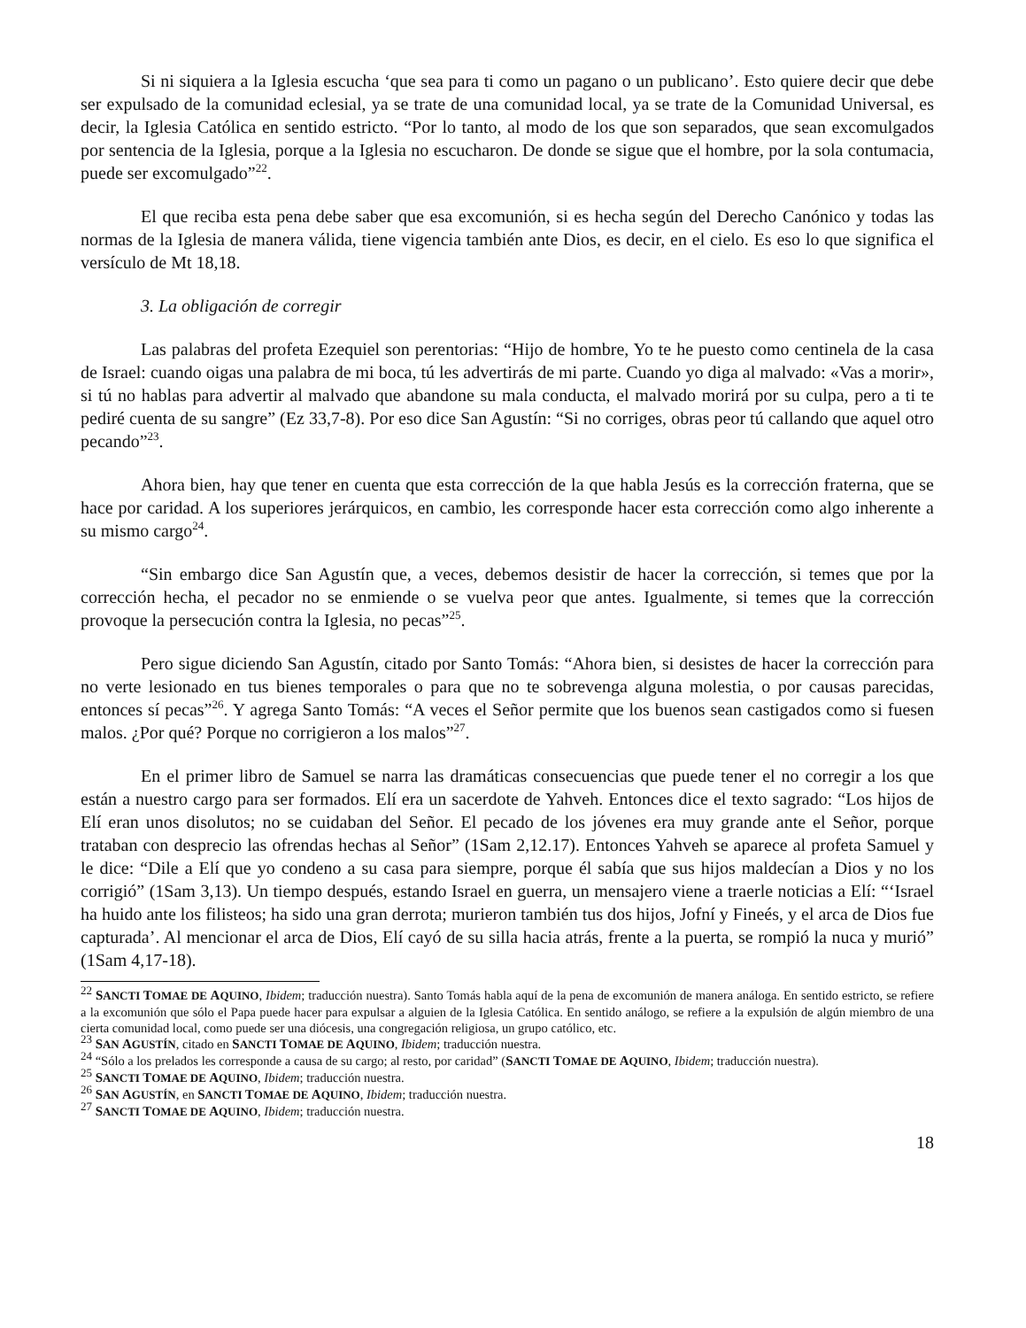Si ni siquiera a la Iglesia escucha ‘que sea para ti como un pagano o un publicano’. Esto quiere decir que debe ser expulsado de la comunidad eclesial, ya se trate de una comunidad local, ya se trate de la Comunidad Universal, es decir, la Iglesia Católica en sentido estricto. “Por lo tanto, al modo de los que son separados, que sean excomulgados por sentencia de la Iglesia, porque a la Iglesia no escucharon. De donde se sigue que el hombre, por la sola contumacia, puede ser excomulgado”<sup>22</sup>.
El que reciba esta pena debe saber que esa excomunión, si es hecha según del Derecho Canónico y todas las normas de la Iglesia de manera válida, tiene vigencia también ante Dios, es decir, en el cielo. Es eso lo que significa el versículo de Mt 18,18.
3. La obligación de corregir
Las palabras del profeta Ezequiel son perentorias: “Hijo de hombre, Yo te he puesto como centinela de la casa de Israel: cuando oigas una palabra de mi boca, tú les advertirás de mi parte. Cuando yo diga al malvado: «Vas a morir», si tú no hablas para advertir al malvado que abandone su mala conducta, el malvado morirá por su culpa, pero a ti te pediré cuenta de su sangre” (Ez 33,7-8). Por eso dice San Agustín: “Si no corriges, obras peor tú callando que aquel otro pecando”<sup>23</sup>.
Ahora bien, hay que tener en cuenta que esta corrección de la que habla Jesús es la corrección fraterna, que se hace por caridad. A los superiores jerárquicos, en cambio, les corresponde hacer esta corrección como algo inherente a su mismo cargo<sup>24</sup>.
“Sin embargo dice San Agustín que, a veces, debemos desistir de hacer la corrección, si temes que por la corrección hecha, el pecador no se enmiende o se vuelva peor que antes. Igualmente, si temes que la corrección provoque la persecución contra la Iglesia, no pecas”<sup>25</sup>.
Pero sigue diciendo San Agustín, citado por Santo Tomás: “Ahora bien, si desistes de hacer la corrección para no verte lesionado en tus bienes temporales o para que no te sobrevenga alguna molestia, o por causas parecidas, entonces sí pecas”<sup>26</sup>. Y agrega Santo Tomás: “A veces el Señor permite que los buenos sean castigados como si fuesen malos. ¿Por qué? Porque no corrigieron a los malos”<sup>27</sup>.
En el primer libro de Samuel se narra las dramáticas consecuencias que puede tener el no corregir a los que están a nuestro cargo para ser formados. Elí era un sacerdote de Yahveh. Entonces dice el texto sagrado: “Los hijos de Elí eran unos disolutos; no se cuidaban del Señor. El pecado de los jóvenes era muy grande ante el Señor, porque trataban con desprecio las ofrendas hechas al Señor” (1Sam 2,12.17). Entonces Yahveh se aparece al profeta Samuel y le dice: “Dile a Elí que yo condeno a su casa para siempre, porque él sabía que sus hijos maldecían a Dios y no los corrigió” (1Sam 3,13). Un tiempo después, estando Israel en guerra, un mensajero viene a traerle noticias a Elí: “‘Israel ha huido ante los filisteos; ha sido una gran derrota; murieron también tus dos hijos, Jofní y Fineés, y el arca de Dios fue capturada’. Al mencionar el arca de Dios, Elí cayó de su silla hacia atrás, frente a la puerta, se rompió la nuca y murió” (1Sam 4,17-18).
<sup>22</sup> SANCTI TOMAE DE AQUINO, Ibidem; traducción nuestra). Santo Tomás habla aquí de la pena de excomunión de manera análoga. En sentido estricto, se refiere a la excomunión que sólo el Papa puede hacer para expulsar a alguien de la Iglesia Católica. En sentido análogo, se refiere a la expulsión de algún miembro de una cierta comunidad local, como puede ser una diócesis, una congregación religiosa, un grupo católico, etc.
<sup>23</sup> SAN AGUSTÍN, citado en SANCTI TOMAE DE AQUINO, Ibidem; traducción nuestra.
<sup>24</sup> “Sólo a los prelados les corresponde a causa de su cargo; al resto, por caridad” (SANCTI TOMAE DE AQUINO, Ibidem; traducción nuestra).
<sup>25</sup> SANCTI TOMAE DE AQUINO, Ibidem; traducción nuestra.
<sup>26</sup> SAN AGUSTÍN, en SANCTI TOMAE DE AQUINO, Ibidem; traducción nuestra.
<sup>27</sup> SANCTI TOMAE DE AQUINO, Ibidem; traducción nuestra.
18